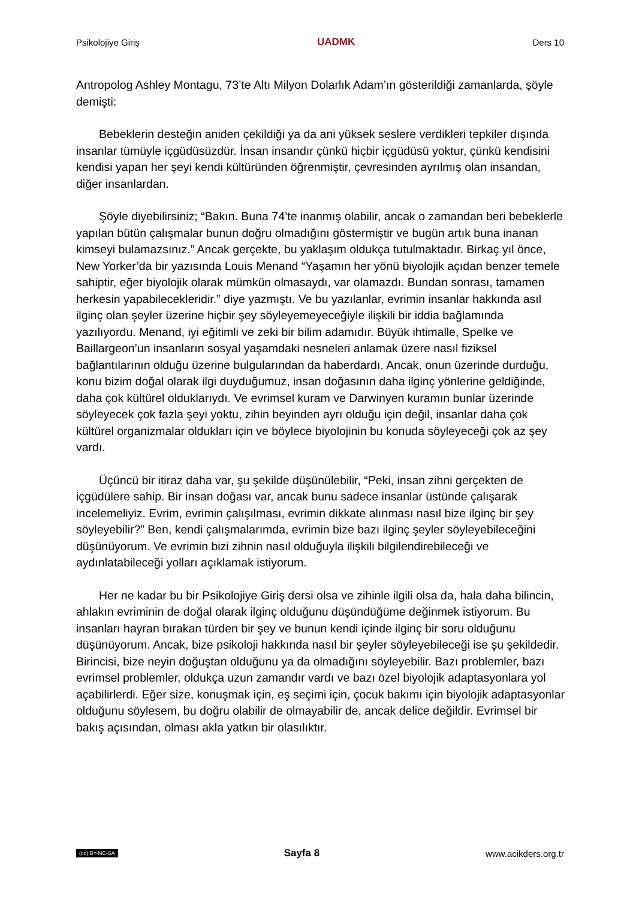Psikolojiye Giriş UADMK Ders 10
Antropolog Ashley Montagu, 73’te Altı Milyon Dolarlık Adam’ın gösterildiği zamanlarda, şöyle demişti:
Bebeklerin desteğin aniden çekildiği ya da ani yüksek seslere verdikleri tepkiler dışında insanlar tümüyle içgüdüsüzdür. İnsan insandır çünkü hiçbir içgüdüsü yoktur, çünkü kendisini kendisi yapan her şeyi kendi kültüründen öğrenmiştir, çevresinden ayrılmış olan insandan, diğer insanlardan.
Şöyle diyebilirsiniz; “Bakın. Buna 74’te inanmış olabilir, ancak o zamandan beri bebeklerle yapılan bütün çalışmalar bunun doğru olmadığını göstermiştir ve bugün artık buna inanan kimseyi bulamazsınız.” Ancak gerçekte, bu yaklaşım oldukça tutulmaktadır. Birkaç yıl önce, New Yorker’da bir yazısında Louis Menand “Yaşamın her yönü biyolojik açıdan benzer temele sahiptir, eğer biyolojik olarak mümkün olmasaydı, var olamazdı. Bundan sonrası, tamamen herkesin yapabilecekleridir.” diye yazmıştı. Ve bu yazılanlar, evrimin insanlar hakkında asıl ilginç olan şeyler üzerine hiçbir şey söyleyemeyeceğiyle ilişkili bir iddia bağlamında yazılıyordu. Menand, iyi eğitimli ve zeki bir bilim adamıdır. Büyük ihtimalle, Spelke ve Baillargeon’un insanların sosyal yaşamdaki nesneleri anlamak üzere nasıl fiziksel bağlantılarının olduğu üzerine bulgularından da haberdardı. Ancak, onun üzerinde durduğu, konu bizim doğal olarak ilgi duyduğumuz, insan doğasının daha ilginç yönlerine geldiğinde, daha çok kültürel olduklarıydı. Ve evrimsel kuram ve Darwinyen kuramın bunlar üzerinde söyleyecek çok fazla şeyi yoktu, zihin beyinden ayrı olduğu için değil, insanlar daha çok kültürel organizmalar oldukları için ve böylece biyolojinin bu konuda söyleyeceği çok az şey vardı.
Üçüncü bir itiraz daha var, şu şekilde düşünülebilir, “Peki, insan zihni gerçekten de içgüdülere sahip. Bir insan doğası var, ancak bunu sadece insanlar üstünde çalışarak incelemeliyiz. Evrim, evrimin çalışılması, evrimin dikkate alınması nasıl bize ilginç bir şey söyleyebilir?” Ben, kendi çalışmalarımda, evrimin bize bazı ilginç şeyler söyleyebileceğini düşünüyorum. Ve evrimin bizi zihnin nasıl olduğuyla ilişkili bilgilendirebileceği ve aydınlatabileceği yolları açıklamak istiyorum.
Her ne kadar bu bir Psikolojiye Giriş dersi olsa ve zihinle ilgili olsa da, hala daha bilincin, ahlakın evriminin de doğal olarak ilginç olduğunu düşündüğüme değinmek istiyorum. Bu insanları hayran bırakan türden bir şey ve bunun kendi içinde ilginç bir soru olduğunu düşünüyorum. Ancak, bize psikoloji hakkında nasıl bir şeyler söyleyebileceği ise şu şekildedir. Birincisi, bize neyin doğuştan olduğunu ya da olmadığını söyleyebilir. Bazı problemler, bazı evrimsel problemler, oldukça uzun zamandır vardı ve bazı özel biyolojik adaptasyonlara yol açabilirlerdi. Eğer size, konuşmak için, eş seçimi için, çocuk bakımı için biyolojik adaptasyonlar olduğunu söylesem, bu doğru olabilir de olmayabilir de, ancak delice değildir. Evrimsel bir bakış açısından, olması akla yatkın bir olasılıktır.
(cc) BY-NC-SA Sayfa 8 www.acikders.org.tr